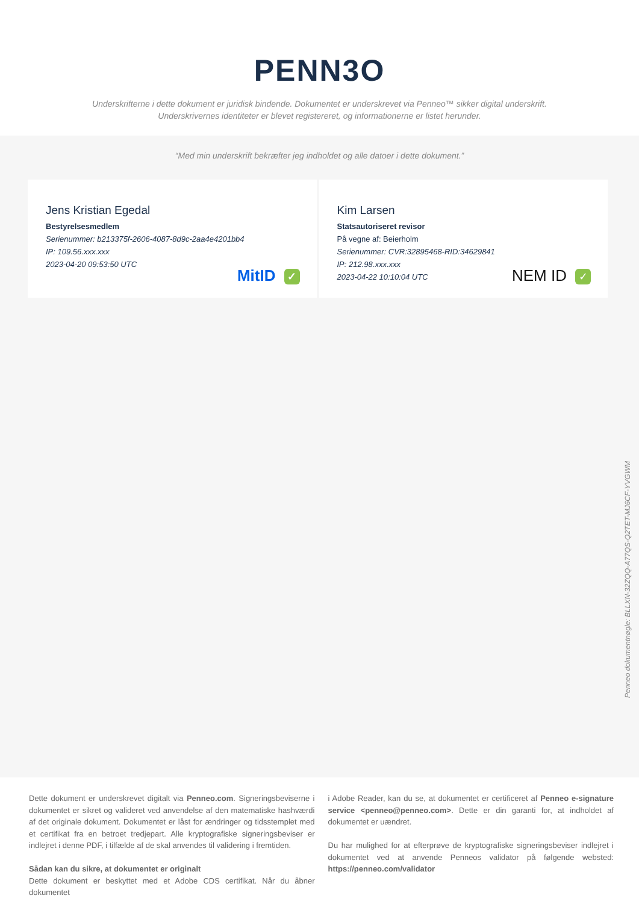PENN3O
Underskrifterne i dette dokument er juridisk bindende. Dokumentet er underskrevet via Penneo™ sikker digital underskrift.
Underskrivernes identiteter er blevet registereret, og informationerne er listet herunder.
“Med min underskrift bekræfter jeg indholdet og alle datoer i dette dokument.”
Jens Kristian Egedal
Bestyrelsesmedlem
Serienummer: b213375f-2606-4087-8d9c-2aa4e4201bb4
IP: 109.56.xxx.xxx
2023-04-20 09:53:50 UTC
MitID ✓
Kim Larsen
Statsautoriseret revisor
På vegne af: Beierholm
Serienummer: CVR:32895468-RID:34629841
IP: 212.98.xxx.xxx
2023-04-22 10:10:04 UTC
NEM ID ✓
Penneo dokumentnøgle: BLLXN-32ZQQ-A77QS-Q2TET-MJ6CF-YVGWM
Dette dokument er underskrevet digitalt via Penneo.com. Signeringsbeviserne i dokumentet er sikret og valideret ved anvendelse af den matematiske hashværdi af det originale dokument. Dokumentet er låst for ændringer og tidsstemplet med et certifikat fra en betroet tredjepart. Alle kryptografiske signeringsbeviser er indlejret i denne PDF, i tilfælde af de skal anvendes til validering i fremtiden.
Sådan kan du sikre, at dokumentet er originalt
Dette dokument er beskyttet med et Adobe CDS certifikat. Når du åbner dokumentet
i Adobe Reader, kan du se, at dokumentet er certificeret af Penneo e-signature service <penneo@penneo.com>. Dette er din garanti for, at indholdet af dokumentet er uændret.
Du har mulighed for at efterprøve de kryptografiske signeringsbeviser indlejret i dokumentet ved at anvende Penneos validator på følgende websted: https://penneo.com/validator